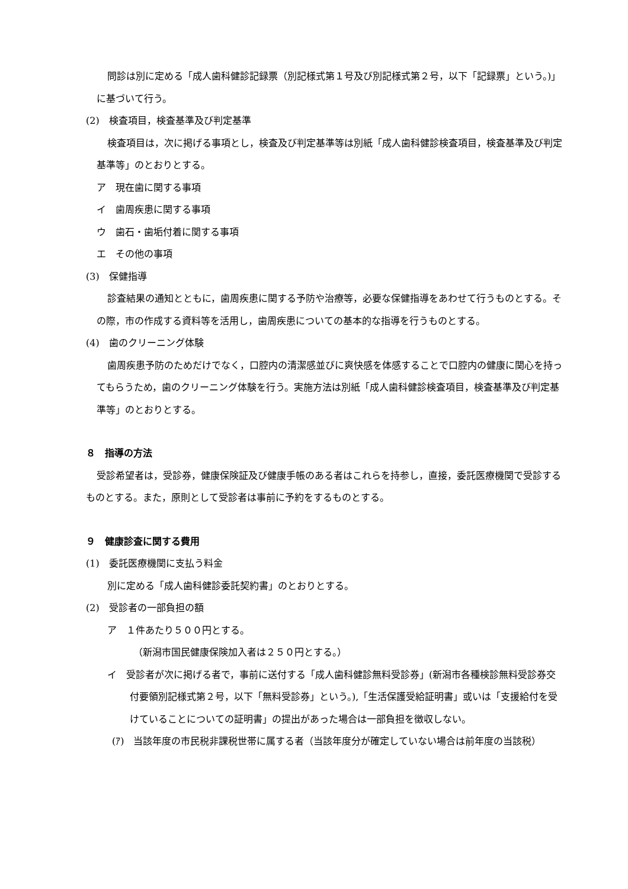問診は別に定める「成人歯科健診記録票（別記様式第１号及び別記様式第２号，以下「記録票」という。)」に基づいて行う。
(2)　検査項目，検査基準及び判定基準
検査項目は，次に掲げる事項とし，検査及び判定基準等は別紙「成人歯科健診検査項目，検査基準及び判定基準等」のとおりとする。
ア　現在歯に関する事項
イ　歯周疾患に関する事項
ウ　歯石・歯垢付着に関する事項
エ　その他の事項
(3)　保健指導
診査結果の通知とともに，歯周疾患に関する予防や治療等，必要な保健指導をあわせて行うものとする。その際，市の作成する資料等を活用し，歯周疾患についての基本的な指導を行うものとする。
(4)　歯のクリーニング体験
歯周疾患予防のためだけでなく，口腔内の清潔感並びに爽快感を体感することで口腔内の健康に関心を持ってもらうため，歯のクリーニング体験を行う。実施方法は別紙「成人歯科健診検査項目，検査基準及び判定基準等」のとおりとする。
８　指導の方法
受診希望者は，受診券，健康保険証及び健康手帳のある者はこれらを持参し，直接，委託医療機関で受診するものとする。また，原則として受診者は事前に予約をするものとする。
９　健康診査に関する費用
(1)　委託医療機関に支払う料金
別に定める「成人歯科健診委託契約書」のとおりとする。
(2)　受診者の一部負担の額
ア　１件あたり５００円とする。
（新潟市国民健康保険加入者は２５０円とする。）
イ　受診者が次に掲げる者で，事前に送付する「成人歯科健診無料受診券」(新潟市各種検診無料受診券交付要領別記様式第２号，以下「無料受診券」という。),「生活保護受給証明書」或いは「支援給付を受けていることについての証明書」の提出があった場合は一部負担を徴収しない。
(ｱ)　当該年度の市民税非課税世帯に属する者（当該年度分が確定していない場合は前年度の当該税）